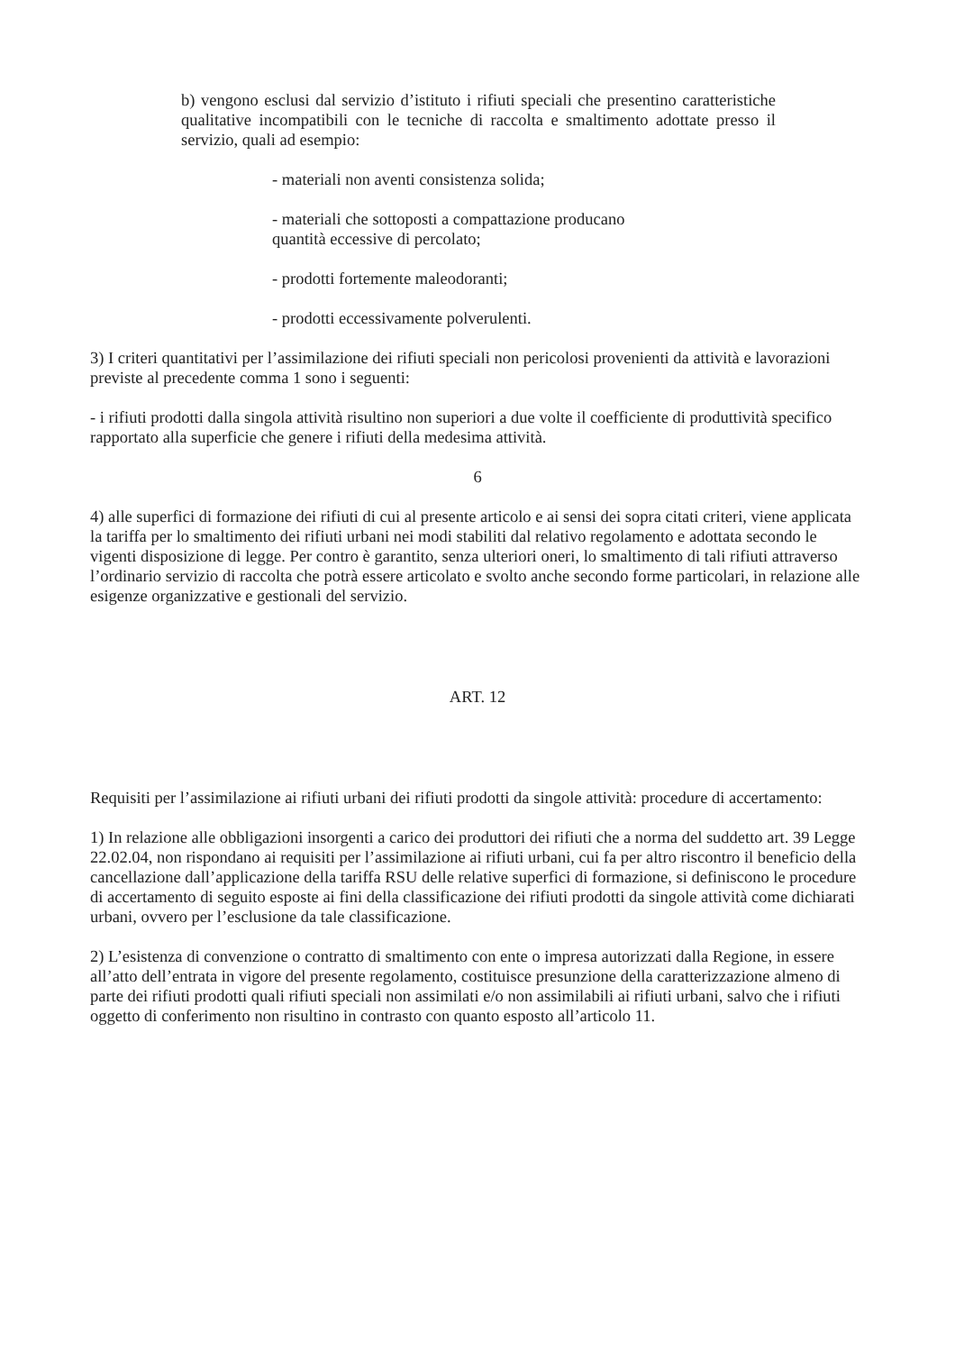b) vengono esclusi dal servizio d’istituto i rifiuti speciali che presentino caratteristiche qualitative incompatibili con le tecniche di raccolta e smaltimento adottate presso il servizio, quali ad esempio:
- materiali non aventi consistenza solida;
- materiali che sottoposti a compattazione producano
quantità eccessive di percolato;
- prodotti fortemente maleodoranti;
- prodotti eccessivamente polverulenti.
3) I criteri quantitativi per l’assimilazione dei rifiuti speciali non pericolosi provenienti da attività e lavorazioni previste al precedente comma 1 sono i seguenti:
- i rifiuti prodotti dalla singola attività risultino non superiori a due volte il coefficiente di produttività specifico rapportato alla superficie che genere i rifiuti della medesima attività.
6
4) alle superfici di formazione dei rifiuti di cui al presente articolo e ai sensi dei sopra citati criteri, viene applicata la tariffa per lo smaltimento dei rifiuti urbani nei modi stabiliti dal relativo regolamento e adottata secondo le vigenti disposizione di legge. Per contro è garantito, senza ulteriori oneri, lo smaltimento di tali rifiuti attraverso l’ordinario servizio di raccolta che potrà essere articolato e svolto anche secondo forme particolari, in relazione alle esigenze organizzative e gestionali del servizio.
ART. 12
Requisiti per l’assimilazione ai rifiuti urbani dei rifiuti prodotti da singole attività: procedure di accertamento:
1) In relazione alle obbligazioni insorgenti a carico dei produttori dei rifiuti che a norma del suddetto art. 39 Legge 22.02.04, non rispondano ai requisiti per l’assimilazione ai rifiuti urbani, cui fa per altro riscontro il beneficio della cancellazione dall’applicazione della tariffa RSU delle relative superfici di formazione, si definiscono le procedure di accertamento di seguito esposte ai fini della classificazione dei rifiuti prodotti da singole attività come dichiarati urbani, ovvero per l’esclusione da tale classificazione.
2) L’esistenza di convenzione o contratto di smaltimento con ente o impresa autorizzati dalla Regione, in essere all’atto dell’entrata in vigore del presente regolamento, costituisce presunzione della caratterizzazione almeno di parte dei rifiuti prodotti quali rifiuti speciali non assimilati e/o non assimilabili ai rifiuti urbani, salvo che i rifiuti oggetto di conferimento non risultino in contrasto con quanto esposto all’articolo 11.